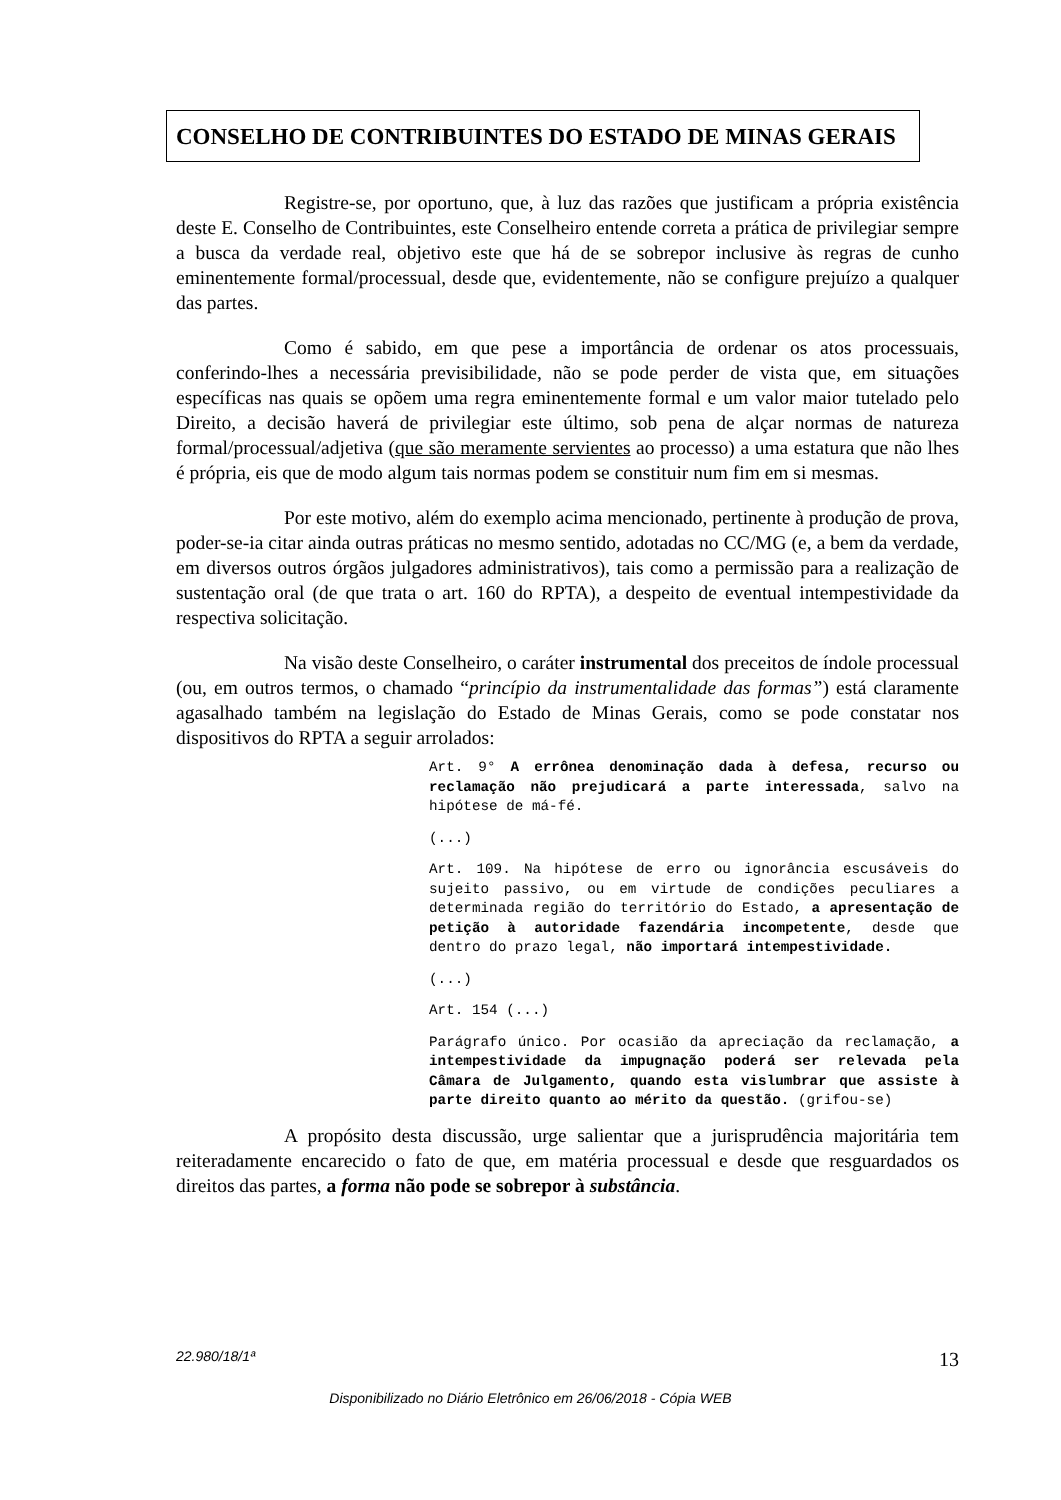CONSELHO DE CONTRIBUINTES DO ESTADO DE MINAS GERAIS
Registre-se, por oportuno, que, à luz das razões que justificam a própria existência deste E. Conselho de Contribuintes, este Conselheiro entende correta a prática de privilegiar sempre a busca da verdade real, objetivo este que há de se sobrepor inclusive às regras de cunho eminentemente formal/processual, desde que, evidentemente, não se configure prejuízo a qualquer das partes.
Como é sabido, em que pese a importância de ordenar os atos processuais, conferindo-lhes a necessária previsibilidade, não se pode perder de vista que, em situações específicas nas quais se opõem uma regra eminentemente formal e um valor maior tutelado pelo Direito, a decisão haverá de privilegiar este último, sob pena de alçar normas de natureza formal/processual/adjetiva (que são meramente servientes ao processo) a uma estatura que não lhes é própria, eis que de modo algum tais normas podem se constituir num fim em si mesmas.
Por este motivo, além do exemplo acima mencionado, pertinente à produção de prova, poder-se-ia citar ainda outras práticas no mesmo sentido, adotadas no CC/MG (e, a bem da verdade, em diversos outros órgãos julgadores administrativos), tais como a permissão para a realização de sustentação oral (de que trata o art. 160 do RPTA), a despeito de eventual intempestividade da respectiva solicitação.
Na visão deste Conselheiro, o caráter instrumental dos preceitos de índole processual (ou, em outros termos, o chamado “princípio da instrumentalidade das formas”) está claramente agasalhado também na legislação do Estado de Minas Gerais, como se pode constatar nos dispositivos do RPTA a seguir arrolados:
Art. 9° A errônea denominação dada à defesa, recurso ou reclamação não prejudicará a parte interessada, salvo na hipótese de má-fé.
(...)
Art. 109. Na hipótese de erro ou ignorância escusáveis do sujeito passivo, ou em virtude de condições peculiares a determinada região do território do Estado, a apresentação de petição à autoridade fazendária incompetente, desde que dentro do prazo legal, não importará intempestividade.
(...)
Art. 154 (...)
Parágrafo único. Por ocasião da apreciação da reclamação, a intempestividade da impugnação poderá ser relevada pela Câmara de Julgamento, quando esta vislumbrar que assiste à parte direito quanto ao mérito da questão. (grifou-se)
A propósito desta discussão, urge salientar que a jurisprudência majoritária tem reiteradamente encarecido o fato de que, em matéria processual e desde que resguardados os direitos das partes, a forma não pode se sobrepor à substância.
22.980/18/1ª 13
Disponibilizado no Diário Eletrônico em 26/06/2018 - Cópia WEB